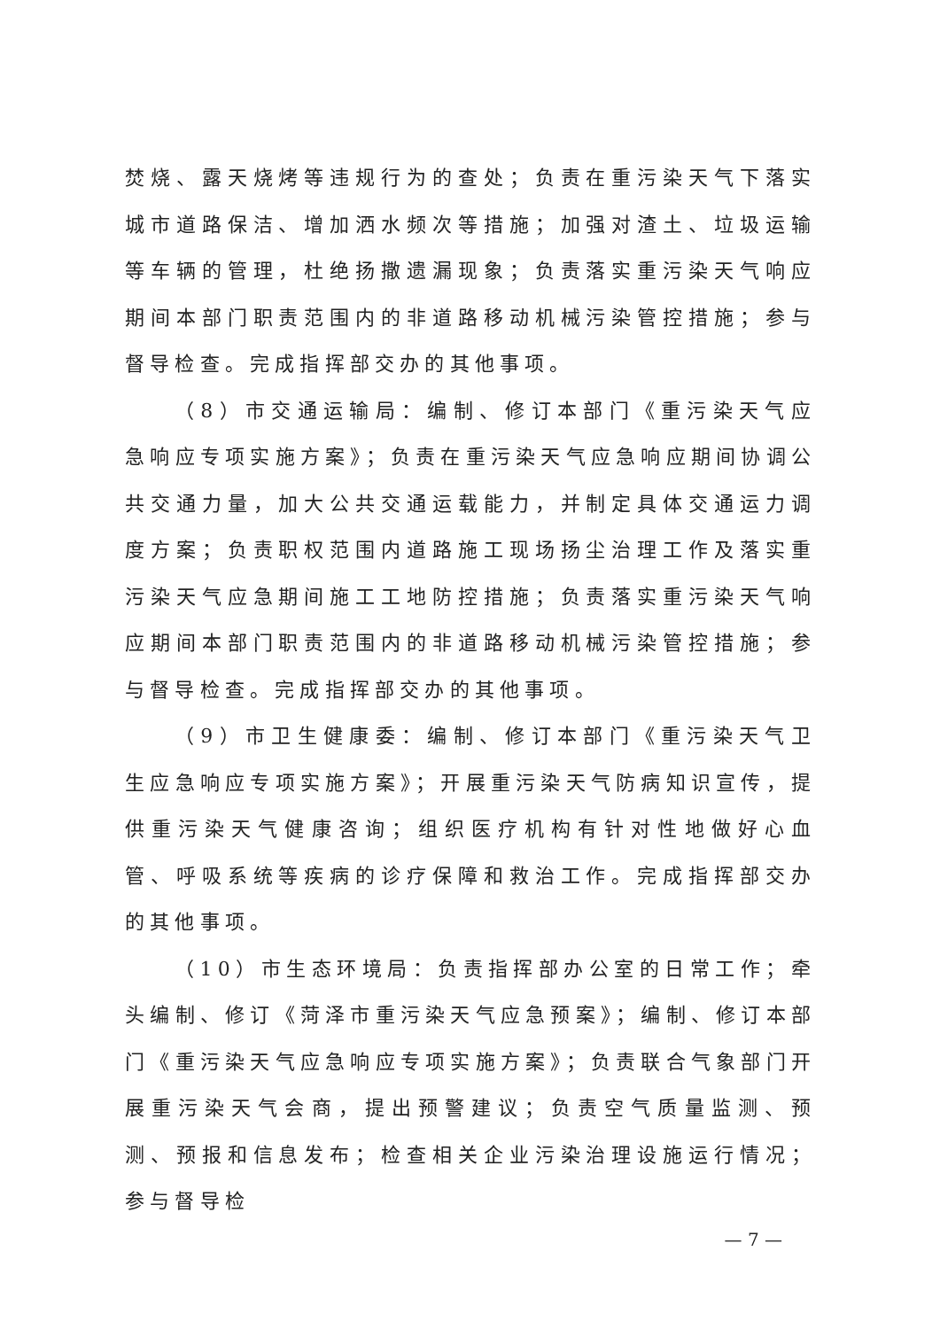焚烧、露天烧烤等违规行为的查处；负责在重污染天气下落实城市道路保洁、增加洒水频次等措施；加强对渣土、垃圾运输等车辆的管理，杜绝扬撒遗漏现象；负责落实重污染天气响应期间本部门职责范围内的非道路移动机械污染管控措施；参与督导检查。完成指挥部交办的其他事项。
（8）市交通运输局：编制、修订本部门《重污染天气应急响应专项实施方案》；负责在重污染天气应急响应期间协调公共交通力量，加大公共交通运载能力，并制定具体交通运力调度方案；负责职权范围内道路施工现场扬尘治理工作及落实重污染天气应急期间施工工地防控措施；负责落实重污染天气响应期间本部门职责范围内的非道路移动机械污染管控措施；参与督导检查。完成指挥部交办的其他事项。
（9）市卫生健康委：编制、修订本部门《重污染天气卫生应急响应专项实施方案》；开展重污染天气防病知识宣传，提供重污染天气健康咨询；组织医疗机构有针对性地做好心血管、呼吸系统等疾病的诊疗保障和救治工作。完成指挥部交办的其他事项。
（10）市生态环境局：负责指挥部办公室的日常工作；牵头编制、修订《菏泽市重污染天气应急预案》；编制、修订本部门《重污染天气应急响应专项实施方案》；负责联合气象部门开展重污染天气会商，提出预警建议；负责空气质量监测、预测、预报和信息发布；检查相关企业污染治理设施运行情况；参与督导检
— 7 —